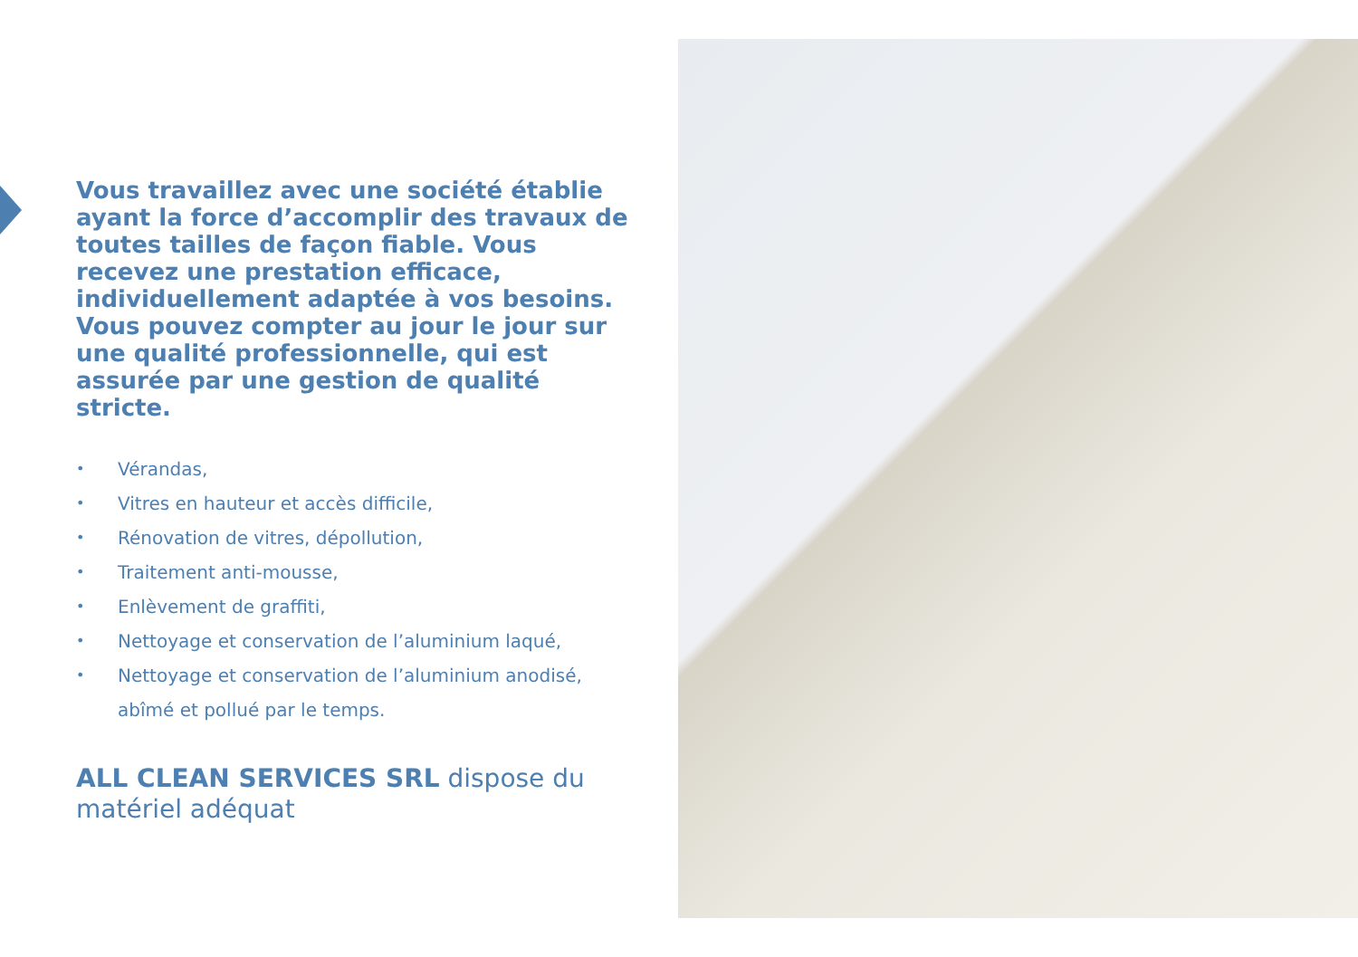Vous travaillez avec une société établie ayant la force d’accomplir des travaux de toutes tailles de façon fiable. Vous recevez une prestation efficace, individuellement adaptée à vos besoins. Vous pouvez compter au jour le jour sur une qualité professionnelle, qui est assurée par une gestion de qualité stricte.
• Vérandas,
• Vitres en hauteur et accès difficile,
• Rénovation de vitres, dépollution,
• Traitement anti-mousse,
• Enlèvement de graffiti,
• Nettoyage et conservation de l’aluminium laqué,
• Nettoyage et conservation de l’aluminium anodisé, abîmé et pollué par le temps.
ALL CLEAN SERVICES SRL dispose du matériel adéquat